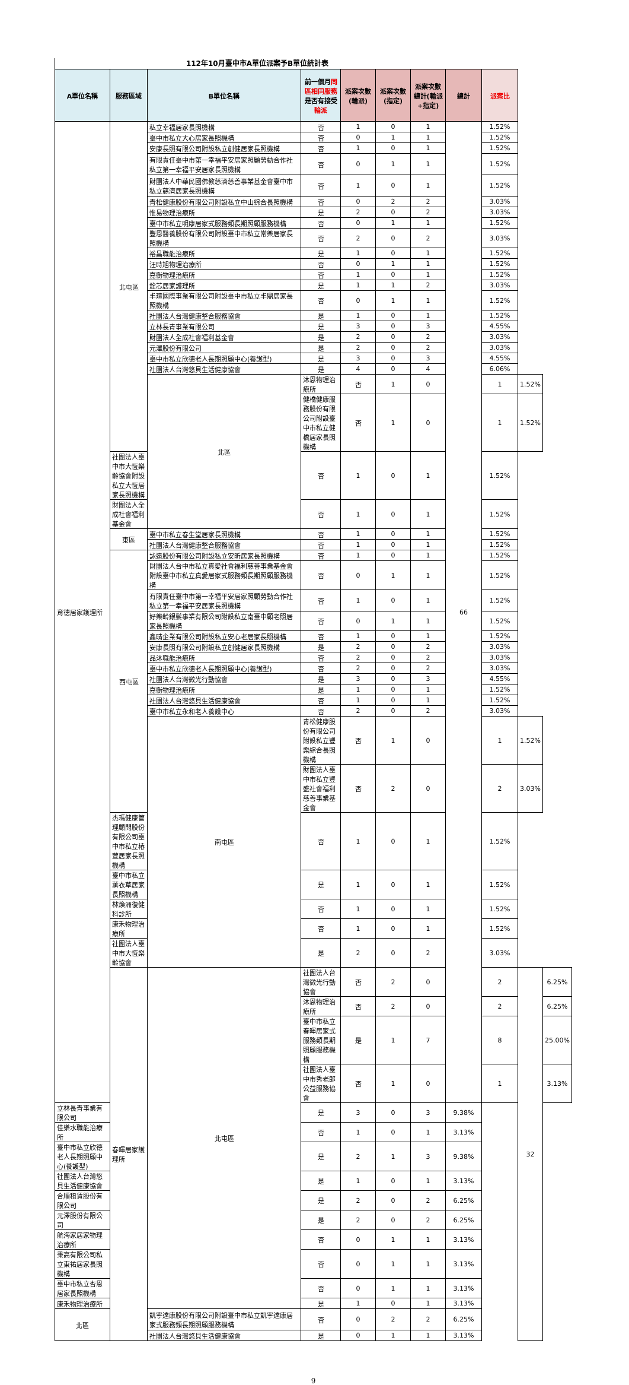112年10月臺中市A單位派案予B單位統計表
| A單位名稱 | 服務區域 | B單位名稱 | 前一個月 同區相同服務 是否有接受 輪派 | 派案次數(輪派) | 派案次數(指定) | 派案次數總計(輪派+指定) | 總計 | 派案比 | | |
| --- | --- | --- | --- | --- | --- | --- | --- | --- | --- | --- |
| 育德居家護理所 | 北屯區 | 私立幸福居家長照機構 | 否 | 1 | 0 | 1 | 66 | 1.52% | | |
| | | 臺中市私立大心居家長照機構 | 否 | 0 | 1 | 1 | | 1.52% | | |
| | | 安康長照有限公司附設私立創健居家長照機構 | 否 | 1 | 0 | 1 | | 1.52% | | |
| | | 有限責任臺中市第一幸福平安居家照顧勞動合作社私立第一幸福平安居家長照機構 | 否 | 0 | 1 | 1 | | 1.52% | | |
| | | 財團法人中華民國佛教慈濟慈善事業基金會臺中市私立慈濟居家長照機構 | 否 | 1 | 0 | 1 | | 1.52% | | |
| | | 青松健康股份有限公司附設私立中山綜合長照機構 | 否 | 0 | 2 | 2 | | 3.03% | | |
| | | 惟易物理治療所 | 是 | 2 | 0 | 2 | | 3.03% | | |
| | | 臺中市私立明康居家式服務類長期照顧服務機構 | 否 | 0 | 1 | 1 | | 1.52% | | |
| | | 豐恩醫養股份有限公司附設臺中市私立常樂居家長照機構 | 否 | 2 | 0 | 2 | | 3.03% | | |
| | | 裕昌職能治療所 | 是 | 1 | 0 | 1 | | 1.52% | | |
| | | 汪時旭物理治療所 | 否 | 0 | 1 | 1 | | 1.52% | | |
| | | 嘉衡物理治療所 | 否 | 1 | 0 | 1 | | 1.52% | | |
| | | 銓芯居家護理所 | 是 | 1 | 1 | 2 | | 3.03% | | |
| | | 丰瑄國際事業有限公司附設臺中市私立丰鼎居家長照機構 | 否 | 0 | 1 | 1 | | 1.52% | | |
| | | 社團法人台灣健康整合服務協會 | 是 | 1 | 0 | 1 | | 1.52% | | |
| | | 立林長青事業有限公司 | 是 | 3 | 0 | 3 | | 4.55% | | |
| | | 財團法人全成社會福利基金會 | 是 | 2 | 0 | 2 | | 3.03% | | |
| | | 元澤股份有限公司 | 是 | 2 | 0 | 2 | | 3.03% | | |
| | | 臺中市私立欣德老人長期照顧中心(養護型) | 是 | 3 | 0 | 3 | | 4.55% | | |
| | | 社團法人台灣悠貝生活健康協會 | 是 | 4 | 0 | 4 | | 6.06% | | |
| | | 北區 | 沐恩物理治療所 | 否 | 1 | 0 | | 1 | 1.52% | |
| | | | 健橋健康服務股份有限公司附設臺中市私立健橋居家長照機構 | 否 | 1 | 0 | | 1 | 1.52% | |
| | 社團法人臺中市大恆樂齡協會附設私立大恆居家長照機構 | | 否 | 1 | 0 | 1 | | 1.52% | | |
| | 財團法人全成社會福利基金會 | | 否 | 1 | 0 | 1 | | 1.52% | | |
| | 東區 | 臺中市私立春生堂居家長照機構 | 否 | 1 | 0 | 1 | | 1.52% | | |
| | | 社團法人台灣健康整合服務協會 | 否 | 1 | 0 | 1 | | 1.52% | | |
| | 西屯區 | 詠遠股份有限公司附設私立安昕居家長照機構 | 否 | 1 | 0 | 1 | | 1.52% | | |
| | | 財團法人台中市私立真愛社會福利慈善事業基金會附設臺中市私立真愛居家式服務類長期照顧服務機構 | 否 | 0 | 1 | 1 | | 1.52% | | |
| | | 有限責任臺中市第一幸福平安居家照顧勞動合作社私立第一幸福平安居家長照機構 | 否 | 1 | 0 | 1 | | 1.52% | | |
| | | 好樂齡銀髮事業有限公司附設私立南臺中顧老照居家長照機構 | 否 | 0 | 1 | 1 | | 1.52% | | |
| | | 鑫晴企業有限公司附設私立安心老居家長照機構 | 否 | 1 | 0 | 1 | | 1.52% | | |
| | | 安康長照有限公司附設私立創健居家長照機構 | 是 | 2 | 0 | 2 | | 3.03% | | |
| | | 品沐職能治療所 | 否 | 2 | 0 | 2 | | 3.03% | | |
| | | 臺中市私立欣德老人長期照顧中心(養護型) | 否 | 2 | 0 | 2 | | 3.03% | | |
| | | 社團法人台灣微光行動協會 | 是 | 3 | 0 | 3 | | 4.55% | | |
| | | 嘉衡物理治療所 | 是 | 1 | 0 | 1 | | 1.52% | | |
| | | 社團法人台灣悠貝生活健康協會 | 否 | 1 | 0 | 1 | | 1.52% | | |
| | | 臺中市私立永和老人養護中心 | 否 | 2 | 0 | 2 | | 3.03% | | |
| | | 南屯區 | 青松健康股份有限公司附設私立豐樂綜合長照機構 | 否 | 1 | 0 | | 1 | 1.52% | |
| | | | 財團法人臺中市私立豐盛社會福利慈善事業基金會 | 否 | 2 | 0 | | 2 | 3.03% | |
| | 杰瑪健康管理顧問股份有限公司臺中市私立椿萱居家長照機構 | | 否 | 1 | 0 | 1 | | 1.52% | | |
| | 臺中市私立薰衣草居家長照機構 | | 是 | 1 | 0 | 1 | | 1.52% | | |
| | 林煥洲復健科診所 | | 否 | 1 | 0 | 1 | | 1.52% | | |
| | 康禾物理治療所 | | 否 | 1 | 0 | 1 | | 1.52% | | |
| | 社團法人臺中市大恆樂齡協會 | | 是 | 2 | 0 | 2 | | 3.03% | | |
| | 春暉居家護理所 | 北屯區 | 社團法人台灣微光行動協會 | 否 | 2 | 0 | | 2 | 32 | 6.25% |
| | | | 沐恩物理治療所 | 否 | 2 | 0 | | 2 | | 6.25% |
| | | | 臺中市私立春暉居家式服務類長期照顧服務機構 | 是 | 1 | 7 | | 8 | | 25.00% |
| | | | 社團法人臺中市秀老郎公益服務協會 | 否 | 1 | 0 | | 1 | | 3.13% |
| 立林長青事業有限公司 | | | 是 | 3 | 0 | 3 | 9.38% | | | |
| 佳樂水職能治療所 | | | 否 | 1 | 0 | 1 | 3.13% | | | |
| 臺中市私立欣德老人長期照顧中心(養護型) | | | 是 | 2 | 1 | 3 | 9.38% | | | |
| 社團法人台灣悠貝生活健康協會 | | | 是 | 1 | 0 | 1 | 3.13% | | | |
| 合順租賃股份有限公司 | | | 是 | 2 | 0 | 2 | 6.25% | | | |
| 元澤股份有限公司 | | | 是 | 2 | 0 | 2 | 6.25% | | | |
| 航海家居家物理治療所 | | | 否 | 0 | 1 | 1 | 3.13% | | | |
| 秉高有限公司私立東祐居家長照機構 | | | 否 | 0 | 1 | 1 | 3.13% | | | |
| 臺中市私立杏恩居家長照機構 | | | 否 | 0 | 1 | 1 | 3.13% | | | |
| 康禾物理治療所 | | | 是 | 1 | 0 | 1 | 3.13% | | | |
| 北區 | | 凱寧達康股份有限公司附設臺中市私立凱寧達康居家式服務類長期照顧服務機構 | 否 | 0 | 2 | 2 | 6.25% | | | |
| | | 社團法人台灣悠貝生活健康協會 | 是 | 0 | 1 | 1 | 3.13% | | | |
9